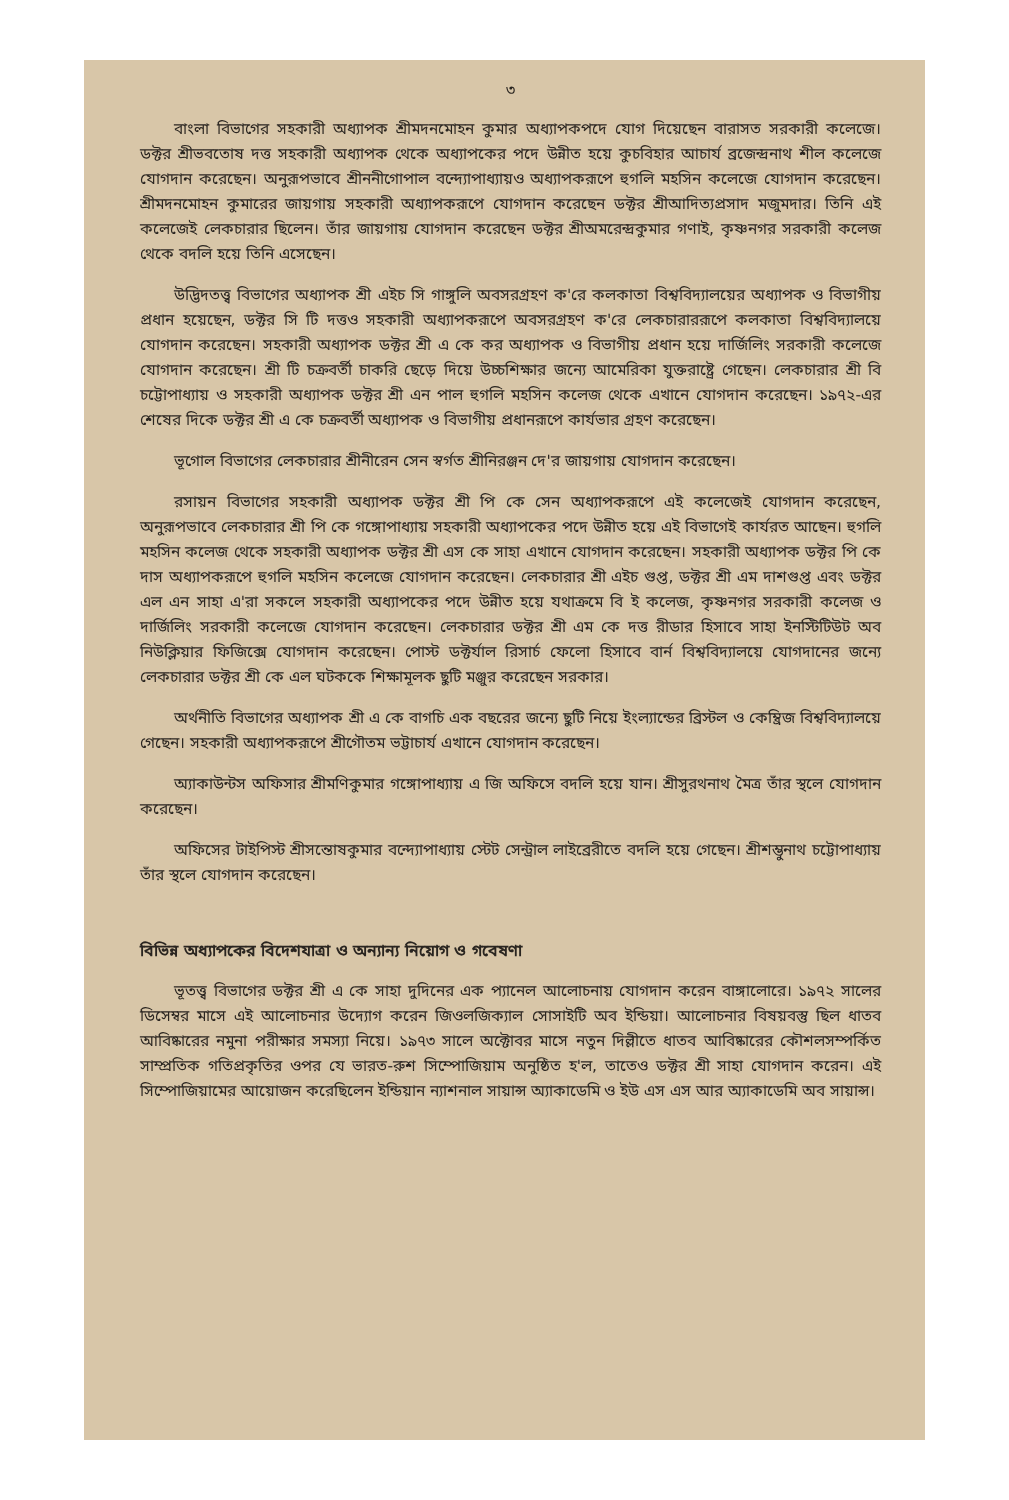৩
বাংলা বিভাগের সহকারী অধ্যাপক শ্রীমদনমোহন কুমার অধ্যাপকপদে যোগ দিয়েছেন বারাসত সরকারী কলেজে। ডক্টর শ্রীভবতোষ দত্ত সহকারী অধ্যাপক থেকে অধ্যাপকের পদে উন্নীত হয়ে কুচবিহার আচার্য ব্রজেন্দ্রনাথ শীল কলেজে যোগদান করেছেন। অনুরূপভাবে শ্রীননীগোপাল বন্দ্যোপাধ্যায়ও অধ্যাপকরূপে হুগলি মহসিন কলেজে যোগদান করেছেন। শ্রীমদনমোহন কুমারের জায়গায় সহকারী অধ্যাপকরূপে যোগদান করেছেন ডক্টর শ্রীআদিত্যপ্রসাদ মজুমদার। তিনি এই কলেজেই লেকচারার ছিলেন। তাঁর জায়গায় যোগদান করেছেন ডক্টর শ্রীঅমরেন্দ্রকুমার গণাই, কৃষ্ণনগর সরকারী কলেজ থেকে বদলি হয়ে তিনি এসেছেন।
উদ্ভিদতত্ত্ব বিভাগের অধ্যাপক শ্রী এইচ সি গাঙ্গুলি অবসরগ্রহণ ক'রে কলকাতা বিশ্ববিদ্যালয়ের অধ্যাপক ও বিভাগীয় প্রধান হয়েছেন, ডক্টর সি টি দত্তও সহকারী অধ্যাপকরূপে অবসরগ্রহণ ক'রে লেকচারাররূপে কলকাতা বিশ্ববিদ্যালয়ে যোগদান করেছেন। সহকারী অধ্যাপক ডক্টর শ্রী এ কে কর অধ্যাপক ও বিভাগীয় প্রধান হয়ে দার্জিলিং সরকারী কলেজে যোগদান করেছেন। শ্রী টি চক্রবর্তী চাকরি ছেড়ে দিয়ে উচ্চশিক্ষার জন্যে আমেরিকা যুক্তরাষ্ট্রে গেছেন। লেকচারার শ্রী বি চট্টোপাধ্যায় ও সহকারী অধ্যাপক ডক্টর শ্রী এন পাল হুগলি মহসিন কলেজ থেকে এখানে যোগদান করেছেন। ১৯৭২-এর শেষের দিকে ডক্টর শ্রী এ কে চক্রবর্তী অধ্যাপক ও বিভাগীয় প্রধানরূপে কার্যভার গ্রহণ করেছেন।
ভূগোল বিভাগের লেকচারার শ্রীনীরেন সেন স্বর্গত শ্রীনিরঞ্জন দে'র জায়গায় যোগদান করেছেন।
রসায়ন বিভাগের সহকারী অধ্যাপক ডক্টর শ্রী পি কে সেন অধ্যাপকরূপে এই কলেজেই যোগদান করেছেন, অনুরূপভাবে লেকচারার শ্রী পি কে গঙ্গোপাধ্যায় সহকারী অধ্যাপকের পদে উন্নীত হয়ে এই বিভাগেই কার্যরত আছেন। হুগলি মহসিন কলেজ থেকে সহকারী অধ্যাপক ডক্টর শ্রী এস কে সাহা এখানে যোগদান করেছেন। সহকারী অধ্যাপক ডক্টর পি কে দাস অধ্যাপকরূপে হুগলি মহসিন কলেজে যোগদান করেছেন। লেকচারার শ্রী এইচ গুপ্ত, ডক্টর শ্রী এম দাশগুপ্ত এবং ডক্টর এল এন সাহা এ'রা সকলে সহকারী অধ্যাপকের পদে উন্নীত হয়ে যথাক্রমে বি ই কলেজ, কৃষ্ণনগর সরকারী কলেজ ও দার্জিলিং সরকারী কলেজে যোগদান করেছেন। লেকচারার ডক্টর শ্রী এম কে দত্ত রীডার হিসাবে সাহা ইনস্টিটিউট অব নিউক্লিয়ার ফিজিক্সে যোগদান করেছেন। পোস্ট ডক্টর্যাল রিসার্চ ফেলো হিসাবে বার্ন বিশ্ববিদ্যালয়ে যোগদানের জন্যে লেকচারার ডক্টর শ্রী কে এল ঘটককে শিক্ষামূলক ছুটি মঞ্জুর করেছেন সরকার।
অর্থনীতি বিভাগের অধ্যাপক শ্রী এ কে বাগচি এক বছরের জন্যে ছুটি নিয়ে ইংল্যান্ডের ব্রিস্টল ও কেম্ব্রিজ বিশ্ববিদ্যালয়ে গেছেন। সহকারী অধ্যাপকরূপে শ্রীগৌতম ভট্টাচার্য এখানে যোগদান করেছেন।
অ্যাকাউন্টস অফিসার শ্রীমণিকুমার গঙ্গোপাধ্যায় এ জি অফিসে বদলি হয়ে যান। শ্রীসুরথনাথ মৈত্র তাঁর স্থলে যোগদান করেছেন।
অফিসের টাইপিস্ট শ্রীসন্তোষকুমার বন্দ্যোপাধ্যায় স্টেট সেন্ট্রাল লাইব্রেরীতে বদলি হয়ে গেছেন। শ্রীশম্ভুনাথ চট্টোপাধ্যায় তাঁর স্থলে যোগদান করেছেন।
বিভিন্ন অধ্যাপকের বিদেশযাত্রা ও অন্যান্য নিয়োগ ও গবেষণা
ভূতত্ত্ব বিভাগের ডক্টর শ্রী এ কে সাহা দুদিনের এক প্যানেল আলোচনায় যোগদান করেন বাঙ্গালোরে। ১৯৭২ সালের ডিসেম্বর মাসে এই আলোচনার উদ্যোগ করেন জিওলজিক্যাল সোসাইটি অব ইন্ডিয়া। আলোচনার বিষয়বস্তু ছিল ধাতব আবিষ্কারের নমুনা পরীক্ষার সমস্যা নিয়ে। ১৯৭৩ সালে অক্টোবর মাসে নতুন দিল্লীতে ধাতব আবিষ্কারের কৌশলসম্পর্কিত সাম্প্রতিক গতিপ্রকৃতির ওপর যে ভারত-রুশ সিম্পোজিয়াম অনুষ্ঠিত হ'ল, তাতেও ডক্টর শ্রী সাহা যোগদান করেন। এই সিম্পোজিয়ামের আয়োজন করেছিলেন ইন্ডিয়ান ন্যাশনাল সায়ান্স অ্যাকাডেমি ও ইউ এস এস আর অ্যাকাডেমি অব সায়ান্স।